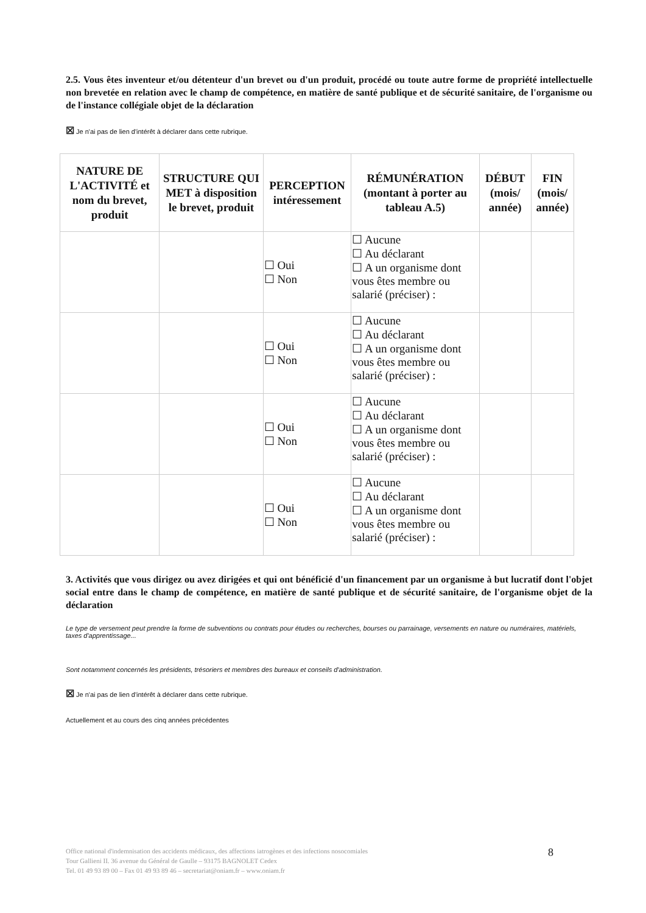2.5. Vous êtes inventeur et/ou détenteur d'un brevet ou d'un produit, procédé ou toute autre forme de propriété intellectuelle non brevetée en relation avec le champ de compétence, en matière de santé publique et de sécurité sanitaire, de l'organisme ou de l'instance collégiale objet de la déclaration
☒ Je n'ai pas de lien d'intérêt à déclarer dans cette rubrique.
| NATURE DE L'ACTIVITÉ et nom du brevet, produit | STRUCTURE QUI MET à disposition le brevet, produit | PERCEPTION intéressement | RÉMUNÉRATION (montant à porter au tableau A.5) | DÉBUT (mois/ année) | FIN (mois/ année) |
| --- | --- | --- | --- | --- | --- |
| | | ☐ Oui ☐ Non | ☐ Aucune ☐ Au déclarant ☐ A un organisme dont vous êtes membre ou salarié (préciser) : | | |
| | | ☐ Oui ☐ Non | ☐ Aucune ☐ Au déclarant ☐ A un organisme dont vous êtes membre ou salarié (préciser) : | | |
| | | ☐ Oui ☐ Non | ☐ Aucune ☐ Au déclarant ☐ A un organisme dont vous êtes membre ou salarié (préciser) : | | |
| | | ☐ Oui ☐ Non | ☐ Aucune ☐ Au déclarant ☐ A un organisme dont vous êtes membre ou salarié (préciser) : | | |
3. Activités que vous dirigez ou avez dirigées et qui ont bénéficié d'un financement par un organisme à but lucratif dont l'objet social entre dans le champ de compétence, en matière de santé publique et de sécurité sanitaire, de l'organisme objet de la déclaration
Le type de versement peut prendre la forme de subventions ou contrats pour études ou recherches, bourses ou parrainage, versements en nature ou numéraires, matériels, taxes d'apprentissage...
Sont notamment concernés les présidents, trésoriers et membres des bureaux et conseils d'administration.
☒ Je n'ai pas de lien d'intérêt à déclarer dans cette rubrique.
Actuellement et au cours des cinq années précédentes
Office national d'indemnisation des accidents médicaux, des affections iatrogènes et des infections nosocomiales
Tour Gallieni II. 36 avenue du Général de Gaulle – 93175 BAGNOLET Cedex
Tel. 01 49 93 89 00 – Fax 01 49 93 89 46 – secretariat@oniam.fr – www.oniam.fr
8